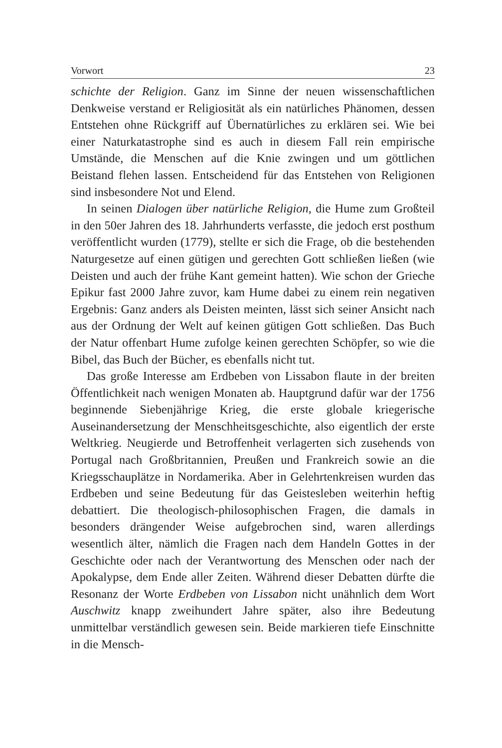Vorwort 23
schichte der Religion. Ganz im Sinne der neuen wissenschaftlichen Denkweise verstand er Religiosität als ein natürliches Phänomen, dessen Entstehen ohne Rückgriff auf Übernatürliches zu erklären sei. Wie bei einer Naturkatastrophe sind es auch in diesem Fall rein empirische Umstände, die Menschen auf die Knie zwingen und um göttlichen Beistand flehen lassen. Entscheidend für das Entstehen von Religionen sind insbesondere Not und Elend.
In seinen Dialogen über natürliche Religion, die Hume zum Großteil in den 50er Jahren des 18. Jahrhunderts verfasste, die jedoch erst posthum veröffentlicht wurden (1779), stellte er sich die Frage, ob die bestehenden Naturgesetze auf einen gütigen und gerechten Gott schließen ließen (wie Deisten und auch der frühe Kant gemeint hatten). Wie schon der Grieche Epikur fast 2000 Jahre zuvor, kam Hume dabei zu einem rein negativen Ergebnis: Ganz anders als Deisten meinten, lässt sich seiner Ansicht nach aus der Ordnung der Welt auf keinen gütigen Gott schließen. Das Buch der Natur offenbart Hume zufolge keinen gerechten Schöpfer, so wie die Bibel, das Buch der Bücher, es ebenfalls nicht tut.
Das große Interesse am Erdbeben von Lissabon flaute in der breiten Öffentlichkeit nach wenigen Monaten ab. Hauptgrund dafür war der 1756 beginnende Siebenjährige Krieg, die erste globale kriegerische Auseinandersetzung der Menschheitsgeschichte, also eigentlich der erste Weltkrieg. Neugierde und Betroffenheit verlagerten sich zusehends von Portugal nach Großbritannien, Preußen und Frankreich sowie an die Kriegsschauplätze in Nordamerika. Aber in Gelehrtenkreisen wurden das Erdbeben und seine Bedeutung für das Geistesleben weiterhin heftig debattiert. Die theologisch-philosophischen Fragen, die damals in besonders drängender Weise aufgebrochen sind, waren allerdings wesentlich älter, nämlich die Fragen nach dem Handeln Gottes in der Geschichte oder nach der Verantwortung des Menschen oder nach der Apokalypse, dem Ende aller Zeiten. Während dieser Debatten dürfte die Resonanz der Worte Erdbeben von Lissabon nicht unähnlich dem Wort Auschwitz knapp zweihundert Jahre später, also ihre Bedeutung unmittelbar verständlich gewesen sein. Beide markieren tiefe Einschnitte in die Mensch-